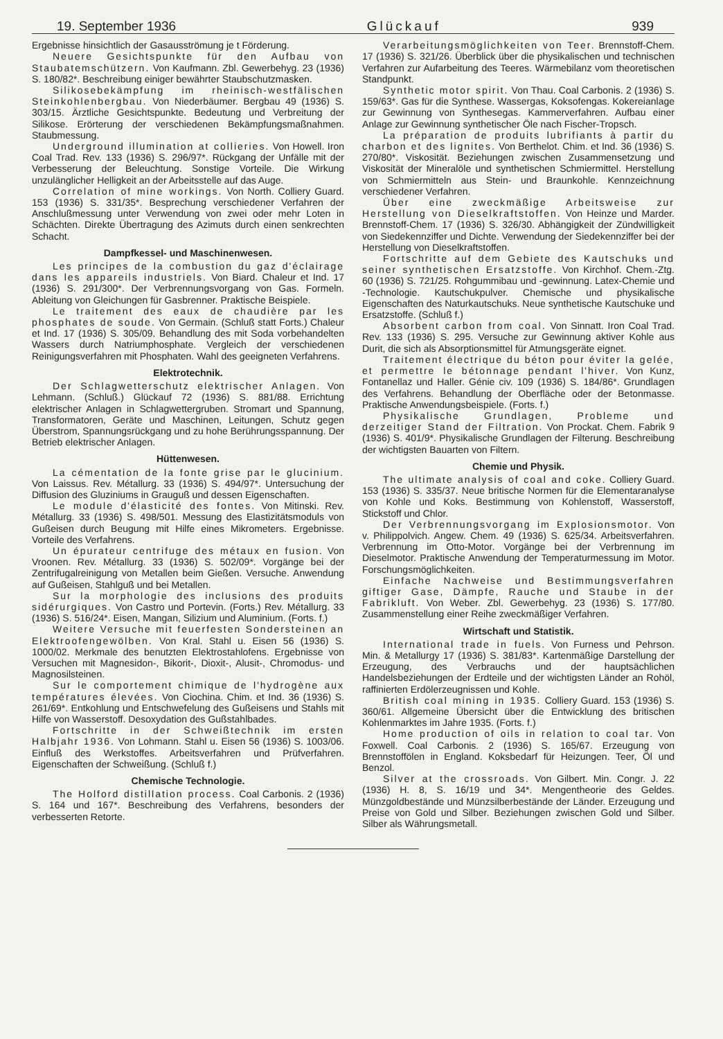19. September 1936 Glückauf 939
Ergebnisse hinsichtlich der Gasausströmung je t Förderung.
Neuere Gesichtspunkte für den Aufbau von Staubatemschützern. Von Kaufmann. Zbl. Gewerbehyg. 23 (1936) S. 180/82*. Beschreibung einiger bewährter Staubschutzmasken.
Silikosebekämpfung im rheinisch-westfälischen Steinkohlenbergbau. Von Niederbäumer. Bergbau 49 (1936) S. 303/15. Ärztliche Gesichtspunkte. Bedeutung und Verbreitung der Silikose. Erörterung der verschiedenen Bekämpfungsmaßnahmen. Staubmessung.
Underground illumination at collieries. Von Howell. Iron Coal Trad. Rev. 133 (1936) S. 296/97*. Rückgang der Unfälle mit der Verbesserung der Beleuchtung. Sonstige Vorteile. Die Wirkung unzulänglicher Helligkeit an der Arbeitsstelle auf das Auge.
Correlation of mine workings. Von North. Colliery Guard. 153 (1936) S. 331/35*. Besprechung verschiedener Verfahren der Anschlußmessung unter Verwendung von zwei oder mehr Loten in Schächten. Direkte Übertragung des Azimuts durch einen senkrechten Schacht.
Dampfkessel- und Maschinenwesen.
Les principes de la combustion du gaz d'éclairage dans les appareils industriels. Von Biard. Chaleur et Ind. 17 (1936) S. 291/300*. Der Verbrennungsvorgang von Gas. Formeln. Ableitung von Gleichungen für Gasbrenner. Praktische Beispiele.
Le traitement des eaux de chaudière par les phosphates de soude. Von Germain. (Schluß statt Forts.) Chaleur et Ind. 17 (1936) S. 305/09. Behandlung des mit Soda vorbehandelten Wassers durch Natriumphosphate. Vergleich der verschiedenen Reinigungsverfahren mit Phosphaten. Wahl des geeigneten Verfahrens.
Elektrotechnik.
Der Schlagwetterschutz elektrischer Anlagen. Von Lehmann. (Schluß.) Glückauf 72 (1936) S. 881/88. Errichtung elektrischer Anlagen in Schlagwettergruben. Stromart und Spannung, Transformatoren, Geräte und Maschinen, Leitungen, Schutz gegen Überstrom, Spannungsrückgang und zu hohe Berührungsspannung. Der Betrieb elektrischer Anlagen.
Hüttenwesen.
La cémentation de la fonte grise par le glucinium. Von Laissus. Rev. Métallurg. 33 (1936) S. 494/97*. Untersuchung der Diffusion des Gluziniums in Grauguß und dessen Eigenschaften.
Le module d'élasticité des fontes. Von Mitinski. Rev. Métallurg. 33 (1936) S. 498/501. Messung des Elastizitätsmoduls von Gußeisen durch Beugung mit Hilfe eines Mikrometers. Ergebnisse. Vorteile des Verfahrens.
Un épurateur centrifuge des métaux en fusion. Von Vroonen. Rev. Métallurg. 33 (1936) S. 502/09*. Vorgänge bei der Zentrifugalreinigung von Metallen beim Gießen. Versuche. Anwendung auf Gußeisen, Stahlguß und bei Metallen.
Sur la morphologie des inclusions des produits sidérurgiques. Von Castro und Portevin. (Forts.) Rev. Métallurg. 33 (1936) S. 516/24*. Eisen, Mangan, Silizium und Aluminium. (Forts. f.)
Weitere Versuche mit feuerfesten Sondersteinen an Elektroofengewölben. Von Kral. Stahl u. Eisen 56 (1936) S. 1000/02. Merkmale des benutzten Elektrostahlofens. Ergebnisse von Versuchen mit Magnesidon-, Bikorit-, Dioxit-, Alusit-, Chromodus- und Magnosilsteinen.
Sur le comportement chimique de l'hydrogène aux températures élevées. Von Ciochina. Chim. et Ind. 36 (1936) S. 261/69*. Entkohlung und Entschwefelung des Gußeisens und Stahls mit Hilfe von Wasserstoff. Desoxydation des Gußstahlbades.
Fortschritte in der Schweißtechnik im ersten Halbjahr 1936. Von Lohmann. Stahl u. Eisen 56 (1936) S. 1003/06. Einfluß des Werkstoffes. Arbeitsverfahren und Prüfverfahren. Eigenschaften der Schweißung. (Schluß f.)
Chemische Technologie.
The Holford distillation process. Coal Carbonis. 2 (1936) S. 164 und 167*. Beschreibung des Verfahrens, besonders der verbesserten Retorte.
Verarbeitungsmöglichkeiten von Teer. Brennstoff-Chem. 17 (1936) S. 321/26. Überblick über die physikalischen und technischen Verfahren zur Aufarbeitung des Teeres. Wärmebilanz vom theoretischen Standpunkt.
Synthetic motor spirit. Von Thau. Coal Carbonis. 2 (1936) S. 159/63*. Gas für die Synthese. Wassergas, Koksofengas. Kokereianlage zur Gewinnung von Synthesegas. Kammerverfahren. Aufbau einer Anlage zur Gewinnung synthetischer Öle nach Fischer-Tropsch.
La préparation de produits lubrifiants à partir du charbon et des lignites. Von Berthelot. Chim. et Ind. 36 (1936) S. 270/80*. Viskosität. Beziehungen zwischen Zusammensetzung und Viskosität der Mineralöle und synthetischen Schmiermittel. Herstellung von Schmiermitteln aus Stein- und Braunkohle. Kennzeichnung verschiedener Verfahren.
Über eine zweckmäßige Arbeitsweise zur Herstellung von Dieselkraftstoffen. Von Heinze und Marder. Brennstoff-Chem. 17 (1936) S. 326/30. Abhängigkeit der Zündwilligkeit von Siedekennziffer und Dichte. Verwendung der Siedekennziffer bei der Herstellung von Dieselkraftstoffen.
Fortschritte auf dem Gebiete des Kautschuks und seiner synthetischen Ersatzstoffe. Von Kirchhof. Chem.-Ztg. 60 (1936) S. 721/25. Rohgummibau und -gewinnung. Latex-Chemie und -Technologie. Kautschukpulver. Chemische und physikalische Eigenschaften des Naturkautschuks. Neue synthetische Kautschuke und Ersatzstoffe. (Schluß f.)
Absorbent carbon from coal. Von Sinnatt. Iron Coal Trad. Rev. 133 (1936) S. 295. Versuche zur Gewinnung aktiver Kohle aus Durit, die sich als Absorptionsmittel für Atmungsgeräte eignet.
Traitement électrique du béton pour éviter la gelée, et permettre le bétonnage pendant l'hiver. Von Kunz, Fontanellaz und Haller. Génie civ. 109 (1936) S. 184/86*. Grundlagen des Verfahrens. Behandlung der Oberfläche oder der Betonmasse. Praktische Anwendungsbeispiele. (Forts. f.)
Physikalische Grundlagen, Probleme und derzeitiger Stand der Filtration. Von Prockat. Chem. Fabrik 9 (1936) S. 401/9*. Physikalische Grundlagen der Filterung. Beschreibung der wichtigsten Bauarten von Filtern.
Chemie und Physik.
The ultimate analysis of coal and coke. Colliery Guard. 153 (1936) S. 335/37. Neue britische Normen für die Elementaranalyse von Kohle und Koks. Bestimmung von Kohlenstoff, Wasserstoff, Stickstoff und Chlor.
Der Verbrennungsvorgang im Explosionsmotor. Von v. Philippolvich. Angew. Chem. 49 (1936) S. 625/34. Arbeitsverfahren. Verbrennung im Otto-Motor. Vorgänge bei der Verbrennung im Dieselmotor. Praktische Anwendung der Temperaturmessung im Motor. Forschungsmöglichkeiten.
Einfache Nachweise und Bestimmungsverfahren giftiger Gase, Dämpfe, Rauche und Staube in der Fabrikluft. Von Weber. Zbl. Gewerbehyg. 23 (1936) S. 177/80. Zusammenstellung einer Reihe zweckmäßiger Verfahren.
Wirtschaft und Statistik.
International trade in fuels. Von Furness und Pehrson. Min. & Metallurgy 17 (1936) S. 381/83*. Kartenmäßige Darstellung der Erzeugung, des Verbrauchs und der hauptsächlichen Handelsbeziehungen der Erdteile und der wichtigsten Länder an Rohöl, raffinierten Erdölerzeugnissen und Kohle.
British coal mining in 1935. Colliery Guard. 153 (1936) S. 360/61. Allgemeine Übersicht über die Entwicklung des britischen Kohlenmarktes im Jahre 1935. (Forts. f.)
Home production of oils in relation to coal tar. Von Foxwell. Coal Carbonis. 2 (1936) S. 165/67. Erzeugung von Brennstoffölen in England. Koksbedarf für Heizungen. Teer, Öl und Benzol.
Silver at the crossroads. Von Gilbert. Min. Congr. J. 22 (1936) H. 8, S. 16/19 und 34*. Mengentheorie des Geldes. Münzgoldbestände und Münzsilberbestände der Länder. Erzeugung und Preise von Gold und Silber. Beziehungen zwischen Gold und Silber. Silber als Währungsmetall.